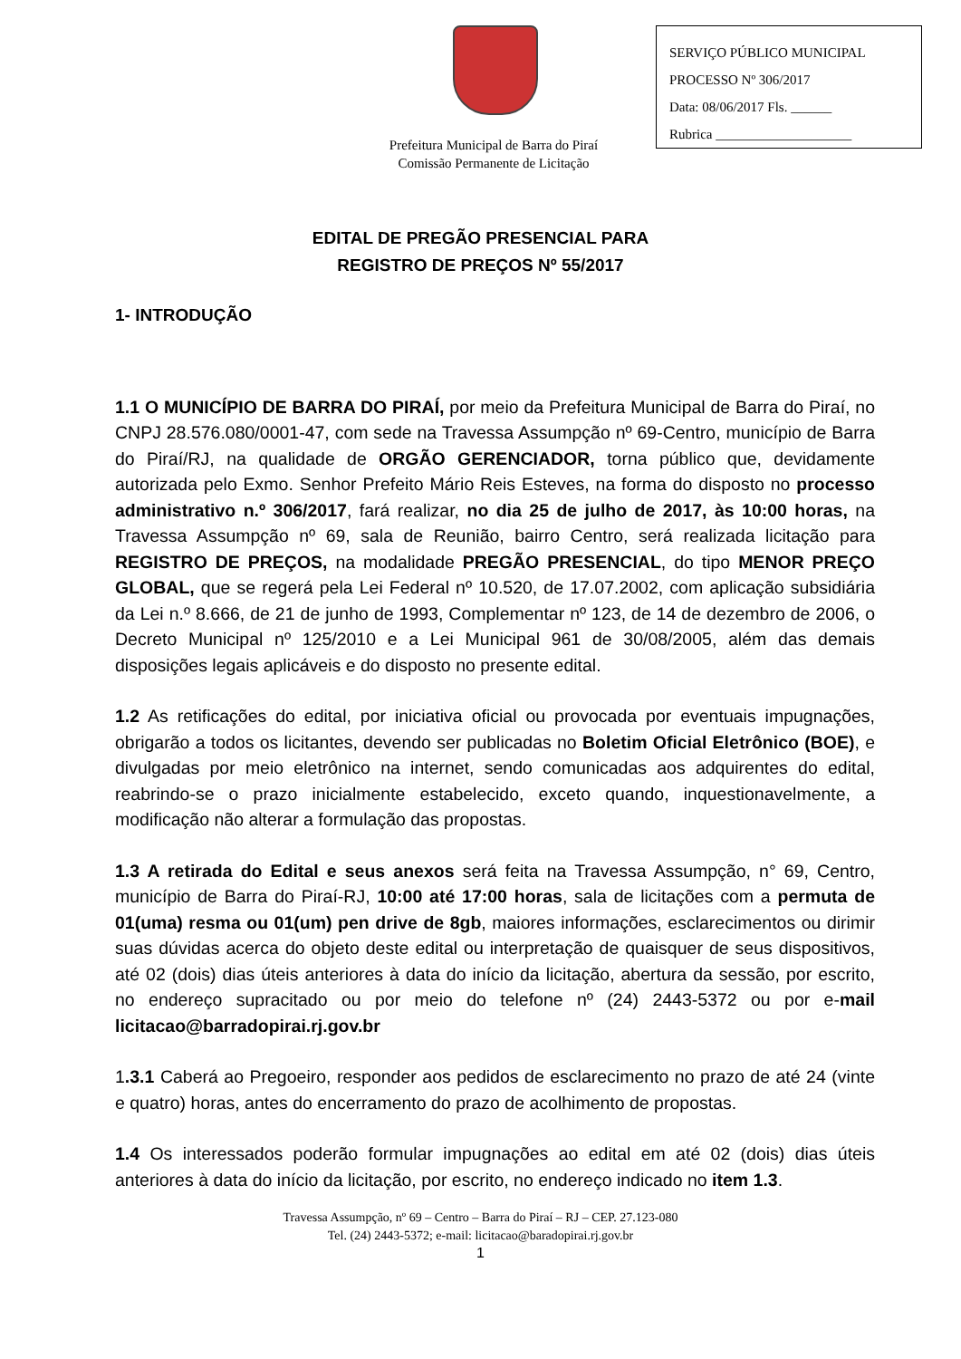Prefeitura Municipal de Barra do Piraí
Comissão Permanente de Licitação
SERVIÇO PÚBLICO MUNICIPAL
PROCESSO Nº 306/2017
Data: 08/06/2017 Fls. ______
Rubrica ____________________
EDITAL DE PREGÃO PRESENCIAL PARA
REGISTRO DE PREÇOS Nº 55/2017
1- INTRODUÇÃO
1.1 O MUNICÍPIO DE BARRA DO PIRAÍ, por meio da Prefeitura Municipal de Barra do Piraí, no CNPJ 28.576.080/0001-47, com sede na Travessa Assumpção nº 69-Centro, município de Barra do Piraí/RJ, na qualidade de ORGÃO GERENCIADOR, torna público que, devidamente autorizada pelo Exmo. Senhor Prefeito Mário Reis Esteves, na forma do disposto no processo administrativo n.º 306/2017, fará realizar, no dia 25 de julho de 2017, às 10:00 horas, na Travessa Assumpção nº 69, sala de Reunião, bairro Centro, será realizada licitação para REGISTRO DE PREÇOS, na modalidade PREGÃO PRESENCIAL, do tipo MENOR PREÇO GLOBAL, que se regerá pela Lei Federal nº 10.520, de 17.07.2002, com aplicação subsidiária da Lei n.º 8.666, de 21 de junho de 1993, Complementar nº 123, de 14 de dezembro de 2006, o Decreto Municipal nº 125/2010 e a Lei Municipal 961 de 30/08/2005, além das demais disposições legais aplicáveis e do disposto no presente edital.
1.2 As retificações do edital, por iniciativa oficial ou provocada por eventuais impugnações, obrigarão a todos os licitantes, devendo ser publicadas no Boletim Oficial Eletrônico (BOE), e divulgadas por meio eletrônico na internet, sendo comunicadas aos adquirentes do edital, reabrindo-se o prazo inicialmente estabelecido, exceto quando, inquestionavelmente, a modificação não alterar a formulação das propostas.
1.3 A retirada do Edital e seus anexos será feita na Travessa Assumpção, n° 69, Centro, município de Barra do Piraí-RJ, 10:00 até 17:00 horas, sala de licitações com a permuta de 01(uma) resma ou 01(um) pen drive de 8gb, maiores informações, esclarecimentos ou dirimir suas dúvidas acerca do objeto deste edital ou interpretação de quaisquer de seus dispositivos, até 02 (dois) dias úteis anteriores à data do início da licitação, abertura da sessão, por escrito, no endereço supracitado ou por meio do telefone nº (24) 2443-5372 ou por e-mail licitacao@barradopirai.rj.gov.br
1.3.1 Caberá ao Pregoeiro, responder aos pedidos de esclarecimento no prazo de até 24 (vinte e quatro) horas, antes do encerramento do prazo de acolhimento de propostas.
1.4 Os interessados poderão formular impugnações ao edital em até 02 (dois) dias úteis anteriores à data do início da licitação, por escrito, no endereço indicado no item 1.3.
Travessa Assumpção, nº 69 – Centro – Barra do Piraí – RJ – CEP. 27.123-080
Tel. (24) 2443-5372; e-mail: licitacao@baradopirai.rj.gov.br
1